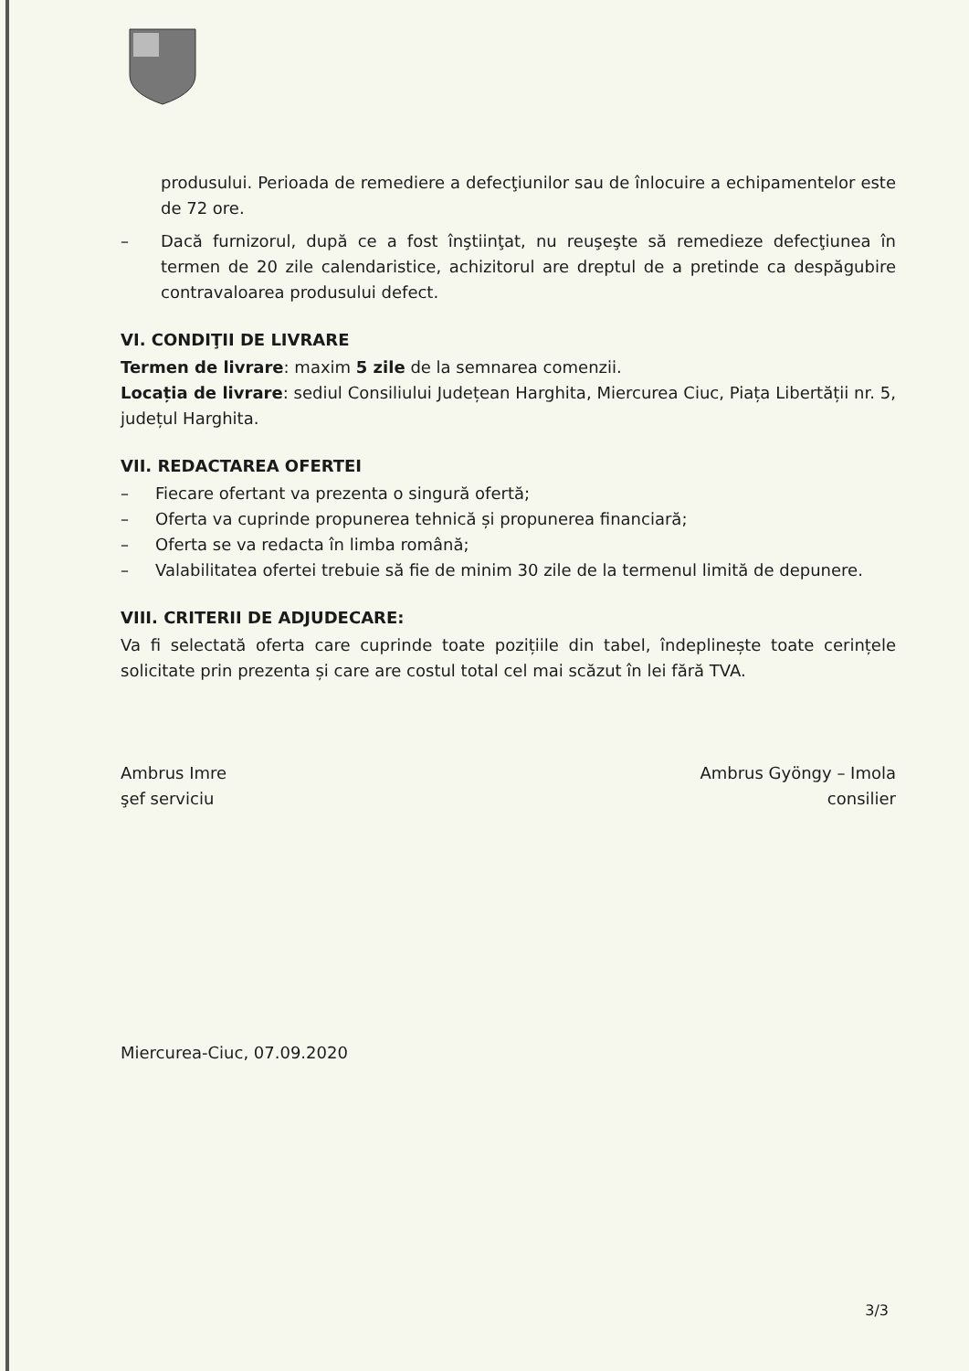produsului. Perioada de remediere a defecţiunilor sau de înlocuire a echipamentelor este de 72 ore.
– Dacă furnizorul, după ce a fost înştiinţat, nu reuşeşte să remedieze defecţiunea în termen de 20 zile calendaristice, achizitorul are dreptul de a pretinde ca despăgubire contravaloarea produsului defect.
VI. CONDIŢII DE LIVRARE
Termen de livrare: maxim 5 zile de la semnarea comenzii.
Locația de livrare: sediul Consiliului Județean Harghita, Miercurea Ciuc, Piața Libertății nr. 5, județul Harghita.
VII. REDACTAREA OFERTEI
– Fiecare ofertant va prezenta o singură ofertă;
– Oferta va cuprinde propunerea tehnică și propunerea financiară;
– Oferta se va redacta în limba română;
– Valabilitatea ofertei trebuie să fie de minim 30 zile de la termenul limită de depunere.
VIII. CRITERII DE ADJUDECARE:
Va fi selectată oferta care cuprinde toate pozițiile din tabel, îndeplinește toate cerințele solicitate prin prezenta și care are costul total cel mai scăzut în lei fără TVA.
Ambrus Imre
şef serviciu
Ambrus Gyöngy – Imola
consilier
Miercurea-Ciuc, 07.09.2020
3/3